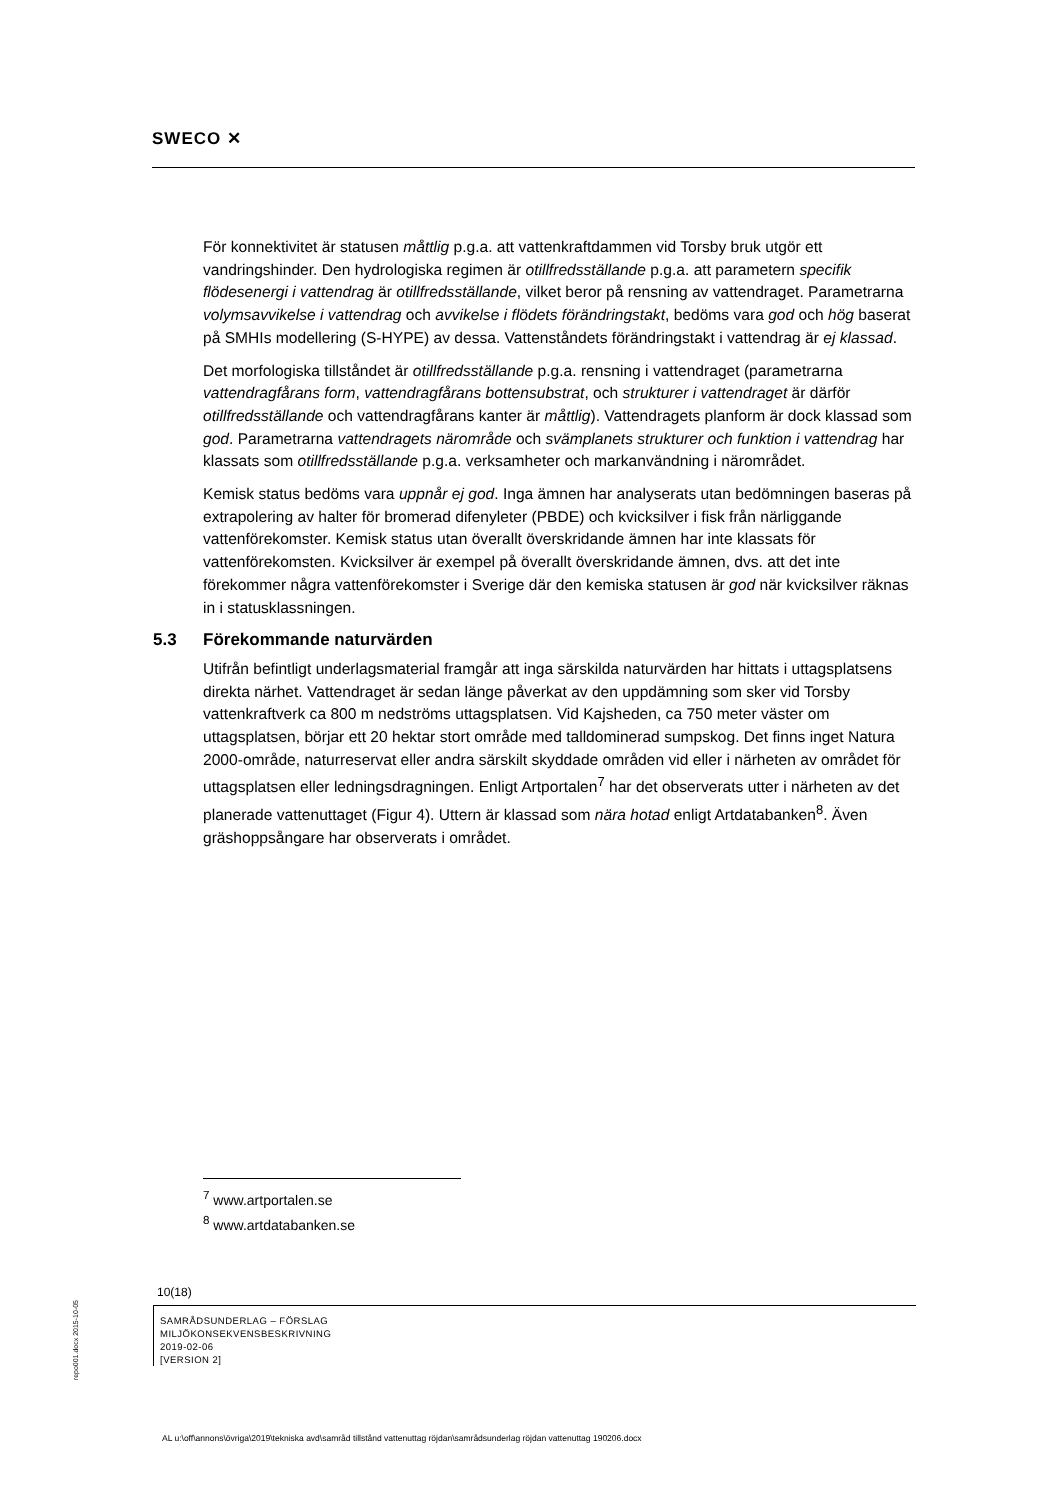SWECO ✕
För konnektivitet är statusen måttlig p.g.a. att vattenkraftdammen vid Torsby bruk utgör ett vandringshinder. Den hydrologiska regimen är otillfredsställande p.g.a. att parametern specifik flödesenergi i vattendrag är otillfredsställande, vilket beror på rensning av vattendraget. Parametrarna volymsavvikelse i vattendrag och avvikelse i flödets förändringstakt, bedöms vara god och hög baserat på SMHIs modellering (S-HYPE) av dessa. Vattenståndets förändringstakt i vattendrag är ej klassad.
Det morfologiska tillståndet är otillfredsställande p.g.a. rensning i vattendraget (parametrarna vattendragfårans form, vattendragfårans bottensubstrat, och strukturer i vattendraget är därför otillfredsställande och vattendragfårans kanter är måttlig). Vattendragets planform är dock klassad som god. Parametrarna vattendragets närområde och svämplanets strukturer och funktion i vattendrag har klassats som otillfredsställande p.g.a. verksamheter och markanvändning i närområdet.
Kemisk status bedöms vara uppnår ej god. Inga ämnen har analyserats utan bedömningen baseras på extrapolering av halter för bromerad difenyleter (PBDE) och kvicksilver i fisk från närliggande vattenförekomster. Kemisk status utan överallt överskridande ämnen har inte klassats för vattenförekomsten. Kvicksilver är exempel på överallt överskridande ämnen, dvs. att det inte förekommer några vattenförekomster i Sverige där den kemiska statusen är god när kvicksilver räknas in i statusklassningen.
5.3 Förekommande naturvärden
Utifrån befintligt underlagsmaterial framgår att inga särskilda naturvärden har hittats i uttagsplatsens direkta närhet. Vattendraget är sedan länge påverkat av den uppdämning som sker vid Torsby vattenkraftverk ca 800 m nedströms uttagsplatsen. Vid Kajsheden, ca 750 meter väster om uttagsplatsen, börjar ett 20 hektar stort område med talldominerad sumpskog. Det finns inget Natura 2000-område, naturreservat eller andra särskilt skyddade områden vid eller i närheten av området för uttagsplatsen eller ledningsdragningen. Enligt Artportalen<sup>7</sup> har det observerats utter i närheten av det planerade vattenuttaget (Figur 4). Uttern är klassad som nära hotad enligt Artdatabanken<sup>8</sup>. Även gräshoppsångare har observerats i området.
<sup>7</sup> www.artportalen.se
<sup>8</sup> www.artdatabanken.se
10(18)
SAMRÅDSUNDERLAG – FÖRSLAG
MILJÖKONSEKVENSBESKRIVNING
2019-02-06
[VERSION 2]
repo001.docx 2015-10-05
AL u:\off\annons\övriga\2019\tekniska avd\samråd tillstånd vattenuttag röjdan\samrådsunderlag röjdan vattenuttag 190206.docx